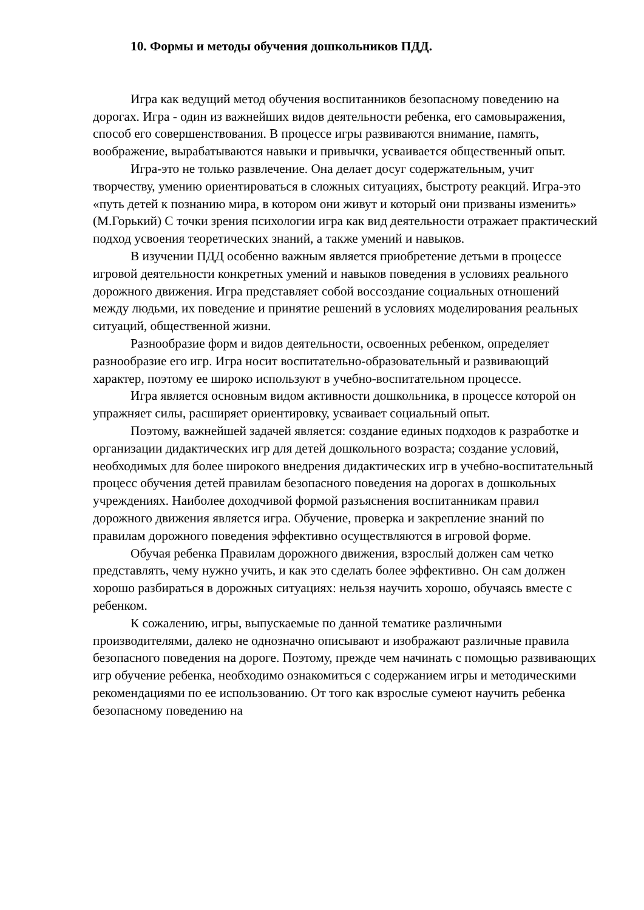10. Формы и методы обучения дошкольников ПДД.
Игра как ведущий метод обучения воспитанников безопасному поведению на дорогах. Игра - один из важнейших видов деятельности ребенка, его самовыражения, способ его совершенствования. В процессе игры развиваются внимание, память, воображение, вырабатываются навыки и привычки, усваивается общественный опыт.
Игра-это не только развлечение. Она делает досуг содержательным, учит творчеству, умению ориентироваться в сложных ситуациях, быстроту реакций. Игра-это «путь детей к познанию мира, в котором они живут и который они призваны изменить» (М.Горький) С точки зрения психологии игра как вид деятельности отражает практический подход усвоения теоретических знаний, а также умений и навыков.
В изучении ПДД особенно важным является приобретение детьми в процессе игровой деятельности конкретных умений и навыков поведения в условиях реального дорожного движения. Игра представляет собой воссоздание социальных отношений между людьми, их поведение и принятие решений в условиях моделирования реальных ситуаций, общественной жизни.
Разнообразие форм и видов деятельности, освоенных ребенком, определяет разнообразие его игр. Игра носит воспитательно-образовательный и развивающий характер, поэтому ее широко используют в учебно-воспитательном процессе.
Игра является основным видом активности дошкольника, в процессе которой он упражняет силы, расширяет ориентировку, усваивает социальный опыт.
Поэтому, важнейшей задачей является: создание единых подходов к разработке и организации дидактических игр для детей дошкольного возраста; создание условий, необходимых для более широкого внедрения дидактических игр в учебно-воспитательный процесс обучения детей правилам безопасного поведения на дорогах в дошкольных учреждениях. Наиболее доходчивой формой разъяснения воспитанникам правил дорожного движения является игра. Обучение, проверка и закрепление знаний по правилам дорожного поведения эффективно осуществляются в игровой форме.
Обучая ребенка Правилам дорожного движения, взрослый должен сам четко представлять, чему нужно учить, и как это сделать более эффективно. Он сам должен хорошо разбираться в дорожных ситуациях: нельзя научить хорошо, обучаясь вместе с ребенком.
К сожалению, игры, выпускаемые по данной тематике различными производителями, далеко не однозначно описывают и изображают различные правила безопасного поведения на дороге. Поэтому, прежде чем начинать с помощью развивающих игр обучение ребенка, необходимо ознакомиться с содержанием игры и методическими рекомендациями по ее использованию. От того как взрослые сумеют научить ребенка безопасному поведению на